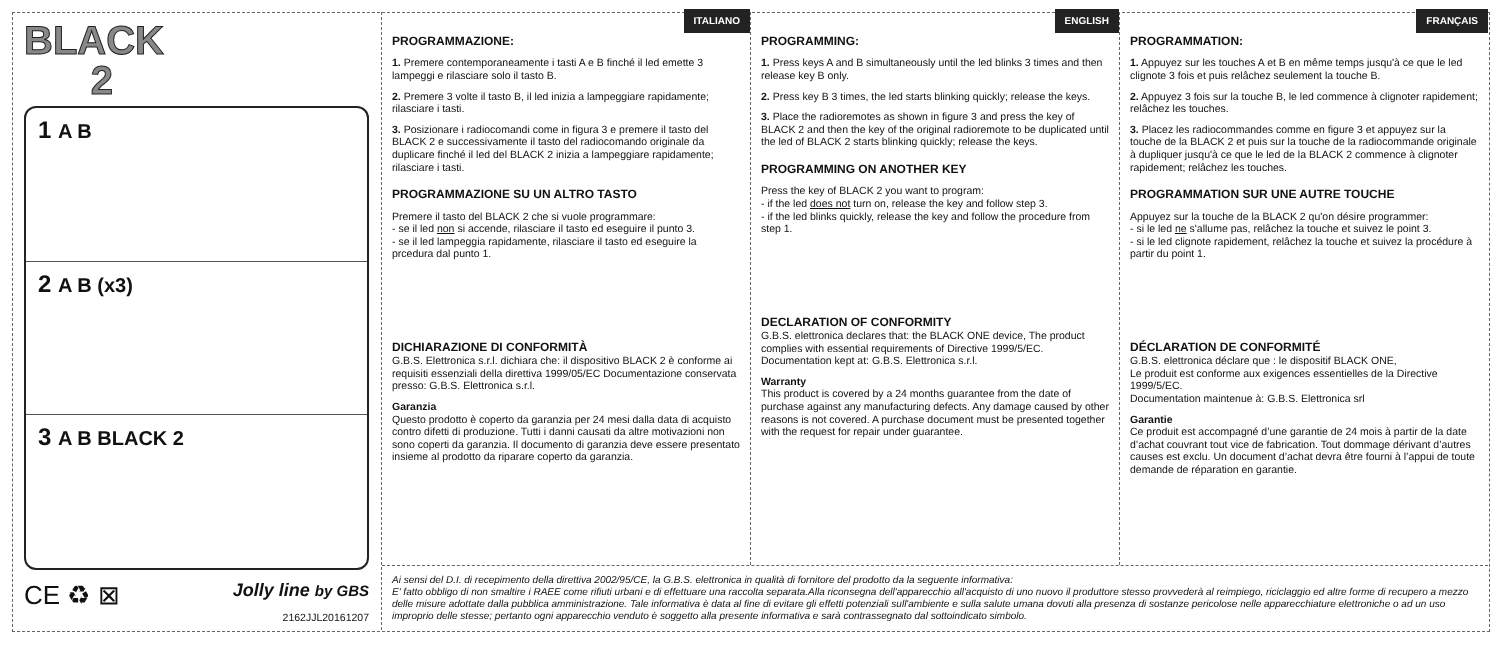BLACK
2
1 A B
2 A B (x3)
3 A B BLACK 2
CE ♻ ⊠ Jolly line by GBS
2162JJL20161207
ITALIANO
PROGRAMMAZIONE:
1. Premere contemporaneamente i tasti A e B finché il led emette 3 lampeggi e rilasciare solo il tasto B.
2. Premere 3 volte il tasto B, il led inizia a lampeggiare rapidamente; rilasciare i tasti.
3. Posizionare i radiocomandi come in figura 3 e premere il tasto del BLACK 2 e successivamente il tasto del radiocomando originale da duplicare finché il led del BLACK 2 inizia a lampeggiare rapidamente; rilasciare i tasti.
PROGRAMMAZIONE SU UN ALTRO TASTO
Premere il tasto del BLACK 2 che si vuole programmare:
- se il led non si accende, rilasciare il tasto ed eseguire il punto 3.
- se il led lampeggia rapidamente, rilasciare il tasto ed eseguire la prcedura dal punto 1.
DICHIARAZIONE DI CONFORMITÀ
G.B.S. Elettronica s.r.l. dichiara che: il dispositivo BLACK 2 è conforme ai requisiti essenziali della direttiva 1999/05/EC Documentazione conservata presso: G.B.S. Elettronica s.r.l.
Garanzia
Questo prodotto è coperto da garanzia per 24 mesi dalla data di acquisto contro difetti di produzione. Tutti i danni causati da altre motivazioni non sono coperti da garanzia. Il documento di garanzia deve essere presentato insieme al prodotto da riparare coperto da garanzia.
ENGLISH
PROGRAMMING:
1. Press keys A and B simultaneously until the led blinks 3 times and then release key B only.
2. Press key B 3 times, the led starts blinking quickly; release the keys.
3. Place the radioremotes as shown in figure 3 and press the key of BLACK 2 and then the key of the original radioremote to be duplicated until the led of BLACK 2 starts blinking quickly; release the keys.
PROGRAMMING ON ANOTHER KEY
Press the key of BLACK 2 you want to program:
- if the led does not turn on, release the key and follow step 3.
- if the led blinks quickly, release the key and follow the procedure from step 1.
DECLARATION OF CONFORMITY
G.B.S. elettronica declares that: the BLACK ONE device, The product complies with essential requirements of Directive 1999/5/EC. Documentation kept at: G.B.S. Elettronica s.r.l.
Warranty
This product is covered by a 24 months guarantee from the date of purchase against any manufacturing defects. Any damage caused by other reasons is not covered. A purchase document must be presented together with the request for repair under guarantee.
FRANÇAIS
PROGRAMMATION:
1. Appuyez sur les touches A et B en même temps jusqu'à ce que le led clignote 3 fois et puis relâchez seulement la touche B.
2. Appuyez 3 fois sur la touche B, le led commence à clignoter rapidement; relâchez les touches.
3. Placez les radiocommandes comme en figure 3 et appuyez sur la touche de la BLACK 2 et puis sur la touche de la radiocommande originale à dupliquer jusqu'à ce que le led de la BLACK 2 commence à clignoter rapidement; relâchez les touches.
PROGRAMMATION SUR UNE AUTRE TOUCHE
Appuyez sur la touche de la BLACK 2 qu'on désire programmer:
- si le led ne s'allume pas, relâchez la touche et suivez le point 3.
- si le led clignote rapidement, relâchez la touche et suivez la procédure à partir du point 1.
DÉCLARATION DE CONFORMITÉ
G.B.S. elettronica déclare que : le dispositif BLACK ONE,
Le produit est conforme aux exigences essentielles de la Directive 1999/5/EC.
Documentation maintenue à: G.B.S. Elettronica srl
Garantie
Ce produit est accompagné d’une garantie de 24 mois à partir de la date d’achat couvrant tout vice de fabrication. Tout dommage dérivant d’autres causes est exclu. Un document d’achat devra être fourni à l’appui de toute demande de réparation en garantie.
Ai sensi del D.I. di recepimento della direttiva 2002/95/CE, la G.B.S. elettronica in qualità di fornitore del prodotto da la seguente informativa:
E' fatto obbligo di non smaltire i RAEE come rifiuti urbani e di effettuare una raccolta separata.Alla riconsegna dell'apparecchio all'acquisto di uno nuovo il produttore stesso provvederà al reimpiego, riciclaggio ed altre forme di recupero a mezzo delle misure adottate dalla pubblica amministrazione. Tale informativa è data al fine di evitare gli effetti potenziali sull'ambiente e sulla salute umana dovuti alla presenza di sostanze pericolose nelle apparecchiature elettroniche o ad un uso improprio delle stesse; pertanto ogni apparecchio venduto è soggetto alla presente informativa e sarà contrassegnato dal sottoindicato simbolo.